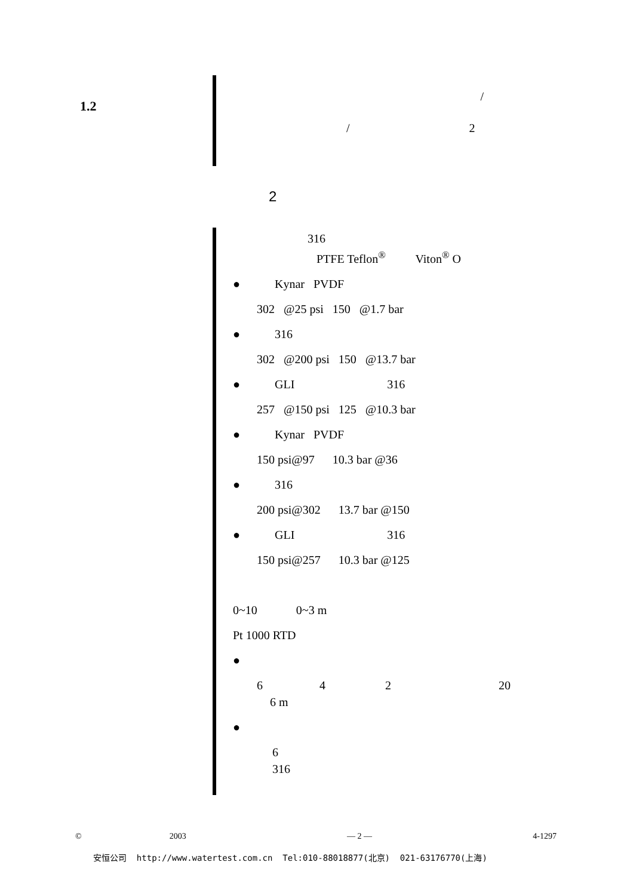1.2
/
/ 2
2
316
PTFE Teflon<sup>®</sup> Viton<sup>®</sup> O
● Kynar PVDF
302 @25 psi 150 @1.7 bar
● 316
302 @200 psi 150 @13.7 bar
● GLI 316
257 @150 psi 125 @10.3 bar
● Kynar PVDF
150 psi@97 10.3 bar @36
● 316
200 psi@302 13.7 bar @150
● GLI 316
150 psi@257 10.3 bar @125
0~10 0~3 m
Pt 1000 RTD
●
6 4 2 20
6 m
●
6
316
© 2003 — 2 — 4-1297
安恒公司 http://www.watertest.com.cn Tel:010-88018877(北京) 021-63176770(上海)